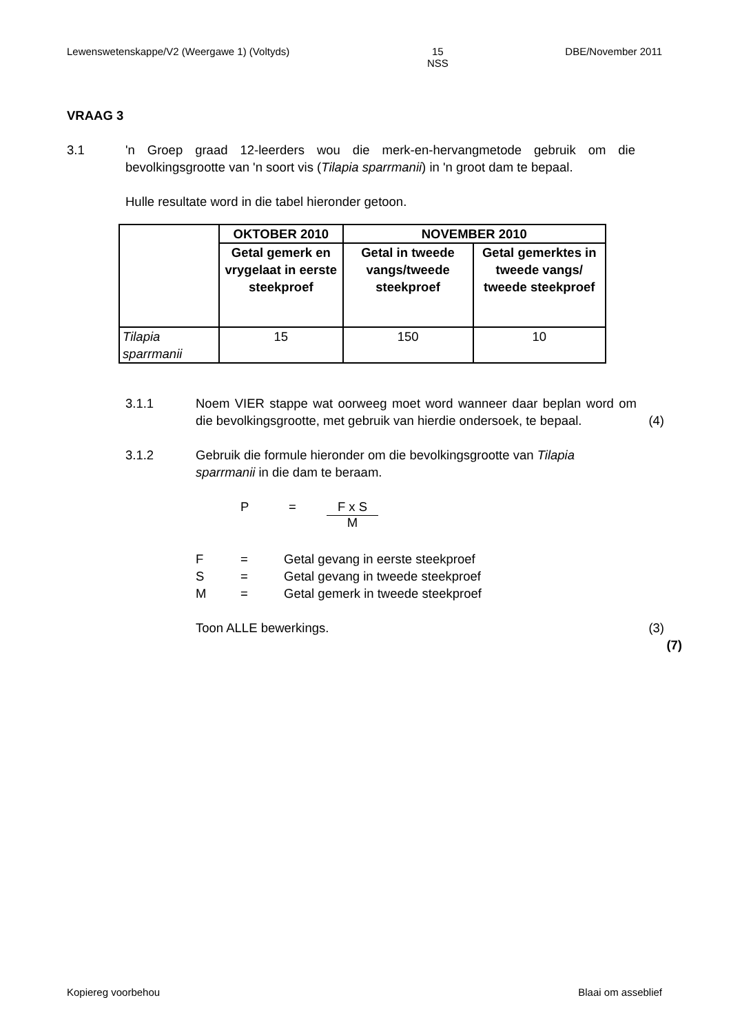Lewenswetenskappe/V2 (Weergawe 1) (Voltyds) 15
NSS DBE/November 2011
VRAAG 3
3.1 'n Groep graad 12-leerders wou die merk-en-hervangmetode gebruik om die bevolkingsgrootte van 'n soort vis (Tilapia sparrmanii) in 'n groot dam te bepaal.
Hulle resultate word in die tabel hieronder getoon.
| | OKTOBER 2010 | NOVEMBER 2010 | |
| --- | --- | --- | --- |
| | Getal gemerk en vrygelaat in eerste steekproef | Getal in tweede vangs/tweede steekproef | Getal gemerktes in tweede vangs/ tweede steekproef |
| Tilapia sparrmanii | 15 | 150 | 10 |
3.1.1 Noem VIER stappe wat oorweeg moet word wanneer daar beplan word om die bevolkingsgrootte, met gebruik van hierdie ondersoek, te bepaal.
(4)
3.1.2 Gebruik die formule hieronder om die bevolkingsgrootte van Tilapia sparrmanii in die dam te beraam.
P = F x S M
F = Getal gevang in eerste steekproef
S = Getal gevang in tweede steekproef
M = Getal gemerk in tweede steekproef
Toon ALLE bewerkings.
(3)
(7)
Kopiereg voorbehou Blaai om asseblief